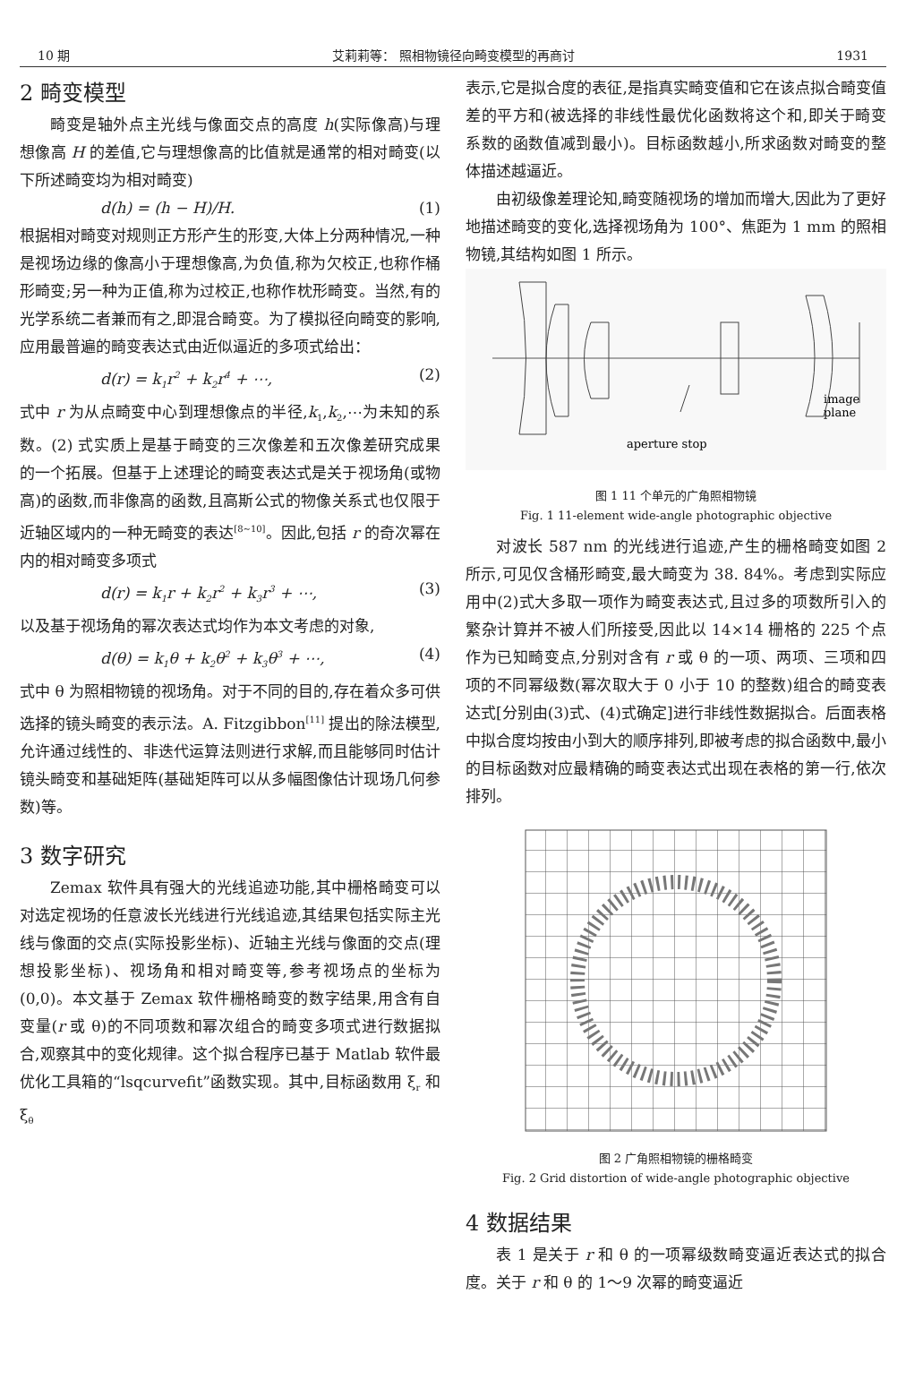10 期 艾莉莉等： 照相物镜径向畸变模型的再商讨 1931
2 畸变模型
畸变是轴外点主光线与像面交点的高度 h(实际像高)与理想像高 H 的差值,它与理想像高的比值就是通常的相对畸变(以下所述畸变均为相对畸变)
d(h) = (h − H)/H. (1)
根据相对畸变对规则正方形产生的形变,大体上分两种情况,一种是视场边缘的像高小于理想像高,为负值,称为欠校正,也称作桶形畸变;另一种为正值,称为过校正,也称作枕形畸变。当然,有的光学系统二者兼而有之,即混合畸变。为了模拟径向畸变的影响,应用最普遍的畸变表达式由近似逼近的多项式给出：
d(r) = k<sub>1</sub>r<sup>2</sup> + k<sub>2</sub>r<sup>4</sup> + ⋯, (2)
式中 r 为从点畸变中心到理想像点的半径,k<sub>1</sub>,k<sub>2</sub>,⋯为未知的系数。(2) 式实质上是基于畸变的三次像差和五次像差研究成果的一个拓展。但基于上述理论的畸变表达式是关于视场角(或物高)的函数,而非像高的函数,且高斯公式的物像关系式也仅限于近轴区域内的一种无畸变的表达<sup>[8~10]</sup>。因此,包括 r 的奇次幂在内的相对畸变多项式
d(r) = k<sub>1</sub>r + k<sub>2</sub>r<sup>2</sup> + k<sub>3</sub>r<sup>3</sup> + ⋯, (3)
以及基于视场角的幂次表达式均作为本文考虑的对象,
d(θ) = k<sub>1</sub>θ + k<sub>2</sub>θ<sup>2</sup> + k<sub>3</sub>θ<sup>3</sup> + ⋯, (4)
式中 θ 为照相物镜的视场角。对于不同的目的,存在着众多可供选择的镜头畸变的表示法。A. Fitzgibbon<sup>[11]</sup> 提出的除法模型,允许通过线性的、非迭代运算法则进行求解,而且能够同时估计镜头畸变和基础矩阵(基础矩阵可以从多幅图像估计现场几何参数)等。
3 数字研究
Zemax 软件具有强大的光线追迹功能,其中栅格畸变可以对选定视场的任意波长光线进行光线追迹,其结果包括实际主光线与像面的交点(实际投影坐标)、近轴主光线与像面的交点(理想投影坐标)、视场角和相对畸变等,参考视场点的坐标为(0,0)。本文基于 Zemax 软件栅格畸变的数字结果,用含有自变量(r 或 θ)的不同项数和幂次组合的畸变多项式进行数据拟合,观察其中的变化规律。这个拟合程序已基于 Matlab 软件最优化工具箱的“lsqcurvefit”函数实现。其中,目标函数用 ξ<sub>r</sub> 和 ξ<sub>θ</sub>
表示,它是拟合度的表征,是指真实畸变值和它在该点拟合畸变值差的平方和(被选择的非线性最优化函数将这个和,即关于畸变系数的函数值减到最小)。目标函数越小,所求函数对畸变的整体描述越逼近。
由初级像差理论知,畸变随视场的增加而增大,因此为了更好地描述畸变的变化,选择视场角为 100°、焦距为 1 mm 的照相物镜,其结构如图 1 所示。
image
plane
aperture stop
图 1 11 个单元的广角照相物镜
Fig. 1 11-element wide-angle photographic objective
对波长 587 nm 的光线进行追迹,产生的栅格畸变如图 2 所示,可见仅含桶形畸变,最大畸变为 38. 84%。考虑到实际应用中(2)式大多取一项作为畸变表达式,且过多的项数所引入的繁杂计算并不被人们所接受,因此以 14×14 栅格的 225 个点作为已知畸变点,分别对含有 r 或 θ 的一项、两项、三项和四项的不同幂级数(幂次取大于 0 小于 10 的整数)组合的畸变表达式[分别由(3)式、(4)式确定]进行非线性数据拟合。后面表格中拟合度均按由小到大的顺序排列,即被考虑的拟合函数中,最小的目标函数对应最精确的畸变表达式出现在表格的第一行,依次排列。
图 2 广角照相物镜的栅格畸变
Fig. 2 Grid distortion of wide-angle photographic objective
4 数据结果
表 1 是关于 r 和 θ 的一项幂级数畸变逼近表达式的拟合度。关于 r 和 θ 的 1～9 次幂的畸变逼近